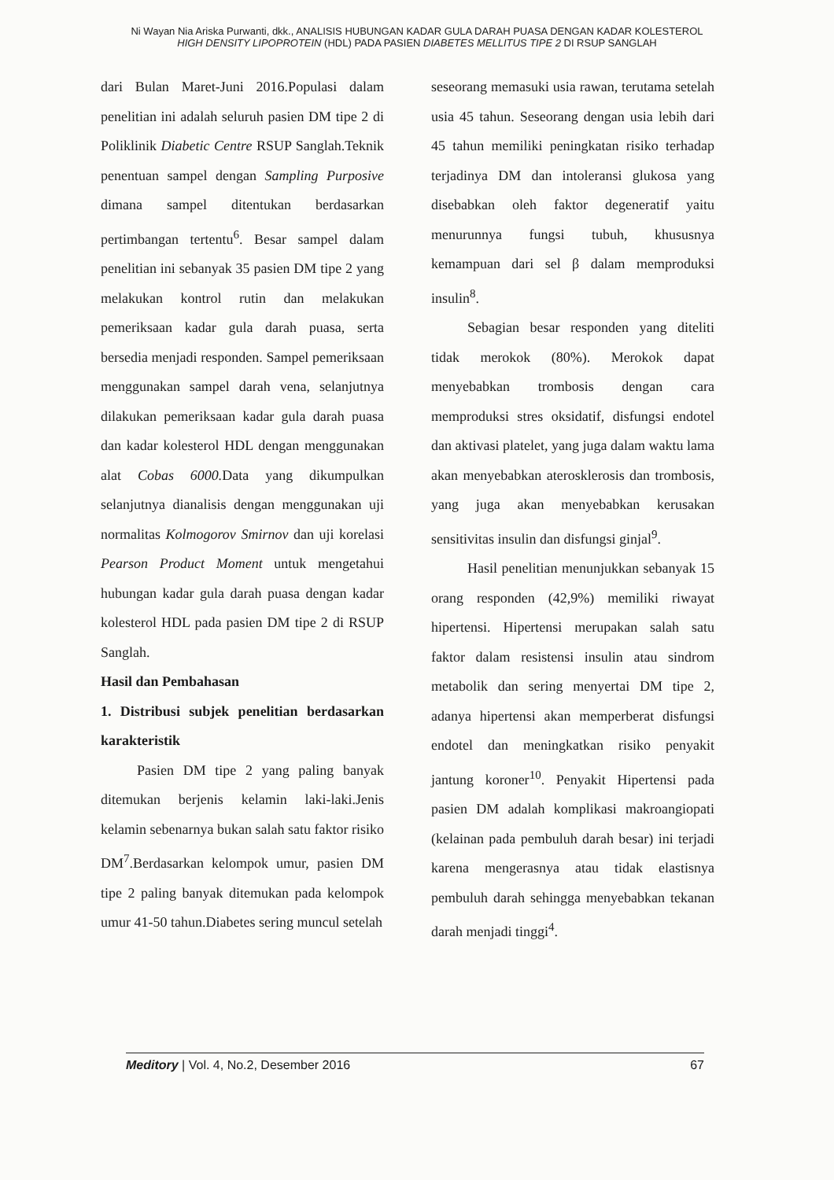Ni Wayan Nia Ariska Purwanti, dkk., ANALISIS HUBUNGAN KADAR GULA DARAH PUASA DENGAN KADAR KOLESTEROL HIGH DENSITY LIPOPROTEIN (HDL) PADA PASIEN DIABETES MELLITUS TIPE 2 DI RSUP SANGLAH
dari Bulan Maret-Juni 2016.Populasi dalam penelitian ini adalah seluruh pasien DM tipe 2 di Poliklinik Diabetic Centre RSUP Sanglah.Teknik penentuan sampel dengan Sampling Purposive dimana sampel ditentukan berdasarkan pertimbangan tertentu<sup>6</sup>. Besar sampel dalam penelitian ini sebanyak 35 pasien DM tipe 2 yang melakukan kontrol rutin dan melakukan pemeriksaan kadar gula darah puasa, serta bersedia menjadi responden. Sampel pemeriksaan menggunakan sampel darah vena, selanjutnya dilakukan pemeriksaan kadar gula darah puasa dan kadar kolesterol HDL dengan menggunakan alat Cobas 6000. Data yang dikumpulkan selanjutnya dianalisis dengan menggunakan uji normalitas Kolmogorov Smirnov dan uji korelasi Pearson Product Moment untuk mengetahui hubungan kadar gula darah puasa dengan kadar kolesterol HDL pada pasien DM tipe 2 di RSUP Sanglah.
Hasil dan Pembahasan
1. Distribusi subjek penelitian berdasarkan karakteristik
Pasien DM tipe 2 yang paling banyak ditemukan berjenis kelamin laki-laki.Jenis kelamin sebenarnya bukan salah satu faktor risiko DM<sup>7</sup>.Berdasarkan kelompok umur, pasien DM tipe 2 paling banyak ditemukan pada kelompok umur 41-50 tahun.Diabetes sering muncul setelah
seseorang memasuki usia rawan, terutama setelah usia 45 tahun. Seseorang dengan usia lebih dari 45 tahun memiliki peningkatan risiko terhadap terjadinya DM dan intoleransi glukosa yang disebabkan oleh faktor degeneratif yaitu menurunnya fungsi tubuh, khususnya kemampuan dari sel β dalam memproduksi insulin<sup>8</sup>.
Sebagian besar responden yang diteliti tidak merokok (80%). Merokok dapat menyebabkan trombosis dengan cara memproduksi stres oksidatif, disfungsi endotel dan aktivasi platelet, yang juga dalam waktu lama akan menyebabkan aterosklerosis dan trombosis, yang juga akan menyebabkan kerusakan sensitivitas insulin dan disfungsi ginjal<sup>9</sup>.
Hasil penelitian menunjukkan sebanyak 15 orang responden (42,9%) memiliki riwayat hipertensi. Hipertensi merupakan salah satu faktor dalam resistensi insulin atau sindrom metabolik dan sering menyertai DM tipe 2, adanya hipertensi akan memperberat disfungsi endotel dan meningkatkan risiko penyakit jantung koroner<sup>10</sup>. Penyakit Hipertensi pada pasien DM adalah komplikasi makroangiopati (kelainan pada pembuluh darah besar) ini terjadi karena mengerasnya atau tidak elastisnya pembuluh darah sehingga menyebabkan tekanan darah menjadi tinggi<sup>4</sup>.
Meditory | Vol. 4, No.2, Desember 2016 67